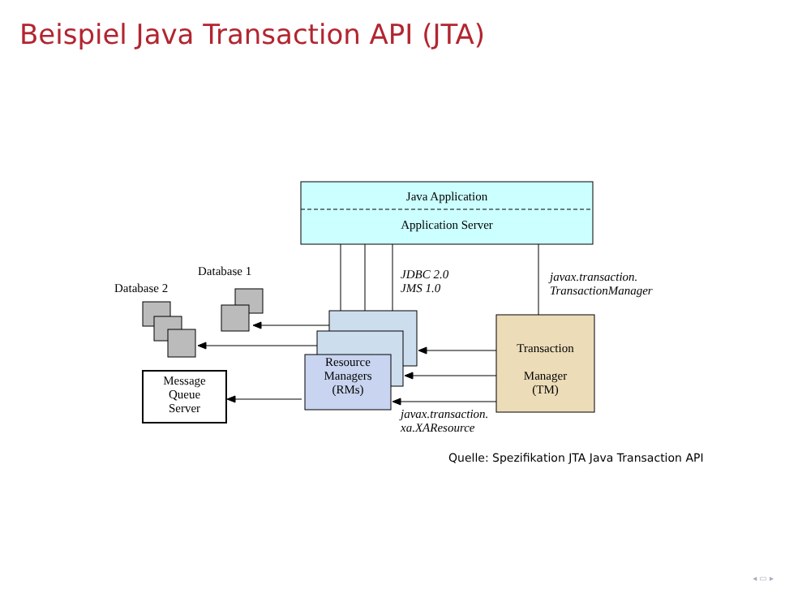Beispiel Java Transaction API (JTA)
Java Application
Application Server
Database 1
Database 2
JDBC 2.0
JMS 1.0
javax.transaction.
TransactionManager
Resource
Managers
(RMs)
Transaction
Manager
(TM)
Message
Queue
Server
javax.transaction.
xa.XAResource
Quelle: Spezifikation JTA Java Transaction API
◂ ▭ ▸